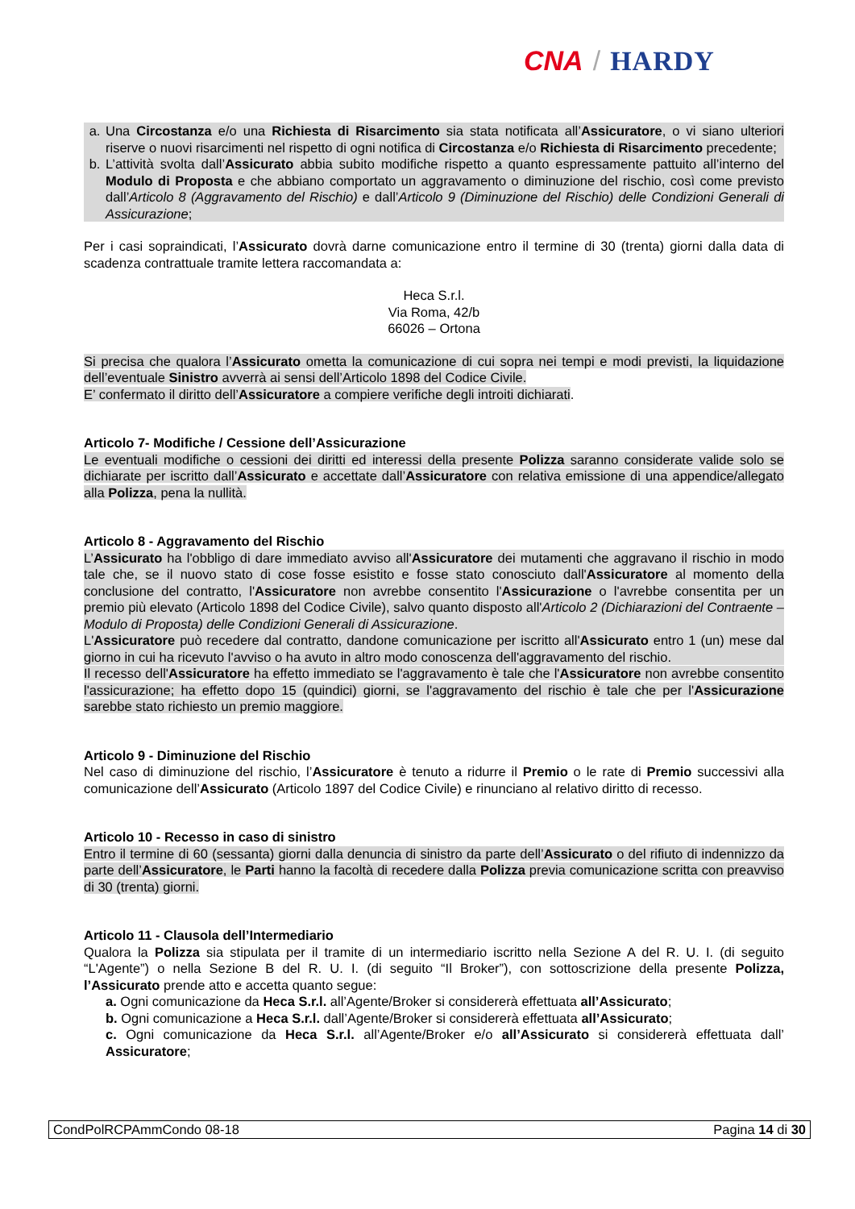CNA / HARDY
a. Una Circostanza e/o una Richiesta di Risarcimento sia stata notificata all’Assicuratore, o vi siano ulteriori riserve o nuovi risarcimenti nel rispetto di ogni notifica di Circostanza e/o Richiesta di Risarcimento precedente;
b. L’attività svolta dall’Assicurato abbia subito modifiche rispetto a quanto espressamente pattuito all’interno del Modulo di Proposta e che abbiano comportato un aggravamento o diminuzione del rischio, così come previsto dall’Articolo 8 (Aggravamento del Rischio) e dall’Articolo 9 (Diminuzione del Rischio) delle Condizioni Generali di Assicurazione;
Per i casi sopraindicati, l’Assicurato dovrà darne comunicazione entro il termine di 30 (trenta) giorni dalla data di scadenza contrattuale tramite lettera raccomandata a:
Heca S.r.l.
Via Roma, 42/b
66026 – Ortona
Si precisa che qualora l’Assicurato ometta la comunicazione di cui sopra nei tempi e modi previsti, la liquidazione dell’eventuale Sinistro avverrà ai sensi dell’Articolo 1898 del Codice Civile.
E’ confermato il diritto dell’Assicuratore a compiere verifiche degli introiti dichiarati.
Articolo 7- Modifiche / Cessione dell’Assicurazione
Le eventuali modifiche o cessioni dei diritti ed interessi della presente Polizza saranno considerate valide solo se dichiarate per iscritto dall’Assicurato e accettate dall’Assicuratore con relativa emissione di una appendice/allegato alla Polizza, pena la nullità.
Articolo 8 - Aggravamento del Rischio
L’Assicurato ha l'obbligo di dare immediato avviso all'Assicuratore dei mutamenti che aggravano il rischio in modo tale che, se il nuovo stato di cose fosse esistito e fosse stato conosciuto dall'Assicuratore al momento della conclusione del contratto, l'Assicuratore non avrebbe consentito l'Assicurazione o l'avrebbe consentita per un premio più elevato (Articolo 1898 del Codice Civile), salvo quanto disposto all'Articolo 2 (Dichiarazioni del Contraente – Modulo di Proposta) delle Condizioni Generali di Assicurazione.
L'Assicuratore può recedere dal contratto, dandone comunicazione per iscritto all'Assicurato entro 1 (un) mese dal giorno in cui ha ricevuto l'avviso o ha avuto in altro modo conoscenza dell'aggravamento del rischio.
Il recesso dell'Assicuratore ha effetto immediato se l'aggravamento è tale che l'Assicuratore non avrebbe consentito l'assicurazione; ha effetto dopo 15 (quindici) giorni, se l'aggravamento del rischio è tale che per l'Assicurazione sarebbe stato richiesto un premio maggiore.
Articolo 9 - Diminuzione del Rischio
Nel caso di diminuzione del rischio, l’Assicuratore è tenuto a ridurre il Premio o le rate di Premio successivi alla comunicazione dell’Assicurato (Articolo 1897 del Codice Civile) e rinunciano al relativo diritto di recesso.
Articolo 10 - Recesso in caso di sinistro
Entro il termine di 60 (sessanta) giorni dalla denuncia di sinistro da parte dell’Assicurato o del rifiuto di indennizzo da parte dell’Assicuratore, le Parti hanno la facoltà di recedere dalla Polizza previa comunicazione scritta con preavviso di 30 (trenta) giorni.
Articolo 11 - Clausola dell’Intermediario
Qualora la Polizza sia stipulata per il tramite di un intermediario iscritto nella Sezione A del R. U. I. (di seguito “L'Agente”) o nella Sezione B del R. U. I. (di seguito “Il Broker”), con sottoscrizione della presente Polizza, l’Assicurato prende atto e accetta quanto segue:
a. Ogni comunicazione da Heca S.r.l. all’Agente/Broker si considererà effettuata all’Assicurato;
b. Ogni comunicazione a Heca S.r.l. dall’Agente/Broker si considererà effettuata all’Assicurato;
c. Ogni comunicazione da Heca S.r.l. all’Agente/Broker e/o all’Assicurato si considererà effettuata dall’ Assicuratore;
CondPolRCPAmmCondo 08-18 Pagina 14 di 30